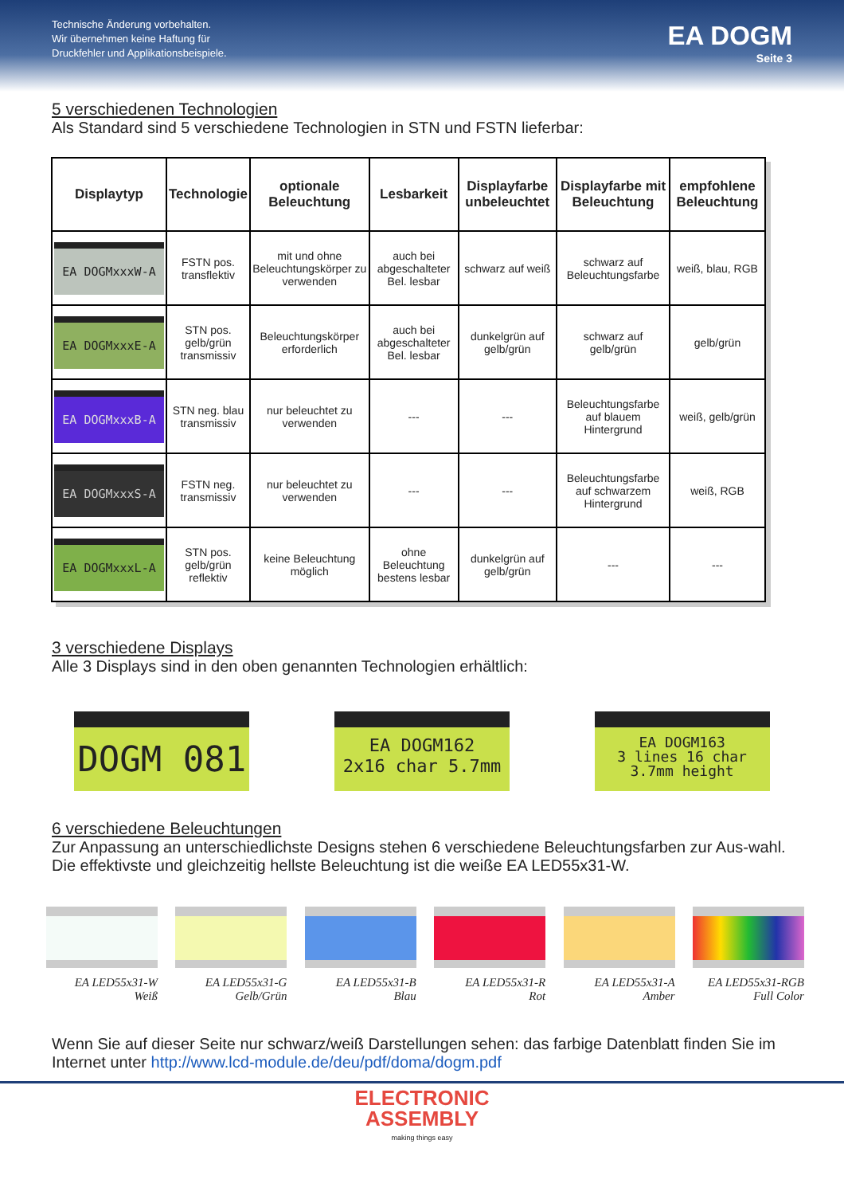Technische Änderung vorbehalten.
Wir übernehmen keine Haftung für
Druckfehler und Applikationsbeispiele.
EA DOGM
Seite 3
5 verschiedenen Technologien
Als Standard sind 5 verschiedene Technologien in STN und FSTN lieferbar:
| Displaytyp | Technologie | optionale Beleuchtung | Lesbarkeit | Displayfarbe unbeleuchtet | Displayfarbe mit Beleuchtung | empfohlene Beleuchtung |
| --- | --- | --- | --- | --- | --- | --- |
| EA DOGMxxxW-A | FSTN pos. transflektiv | mit und ohne Beleuchtungskörper zu verwenden | auch bei abgeschalteter Bel. lesbar | schwarz auf weiß | schwarz auf Beleuchtungsfarbe | weiß, blau, RGB |
| EA DOGMxxxE-A | STN pos. gelb/grün transmissiv | Beleuchtungskörper erforderlich | auch bei abgeschalteter Bel. lesbar | dunkelgrün auf gelb/grün | schwarz auf gelb/grün | gelb/grün |
| EA DOGMxxxB-A | STN neg. blau transmissiv | nur beleuchtet zu verwenden | --- | --- | Beleuchtungsfarbe auf blauem Hintergrund | weiß, gelb/grün |
| EA DOGMxxxS-A | FSTN neg. transmissiv | nur beleuchtet zu verwenden | --- | --- | Beleuchtungsfarbe auf schwarzem Hintergrund | weiß, RGB |
| EA DOGMxxxL-A | STN pos. gelb/grün reflektiv | keine Beleuchtung möglich | ohne Beleuchtung bestens lesbar | dunkelgrün auf gelb/grün | --- | --- |
3 verschiedene Displays
Alle 3 Displays sind in den oben genannten Technologien erhältlich:
DOGM 081
EA DOGM162
2x16 char 5.7mm
EA DOGM163
3 lines 16 char
3.7mm height
6 verschiedene Beleuchtungen
Zur Anpassung an unterschiedlichste Designs stehen 6 verschiedene Beleuchtungsfarben zur Aus-wahl. Die effektivste und gleichzeitig hellste Beleuchtung ist die weiße EA LED55x31-W.
EA LED55x31-W
Weiß
EA LED55x31-G
Gelb/Grün
EA LED55x31-B
Blau
EA LED55x31-R
Rot
EA LED55x31-A
Amber
EA LED55x31-RGB
Full Color
Wenn Sie auf dieser Seite nur schwarz/weiß Darstellungen sehen: das farbige Datenblatt finden Sie im Internet unter http://www.lcd-module.de/deu/pdf/doma/dogm.pdf
ELECTRONIC
ASSEMBLY
making things easy